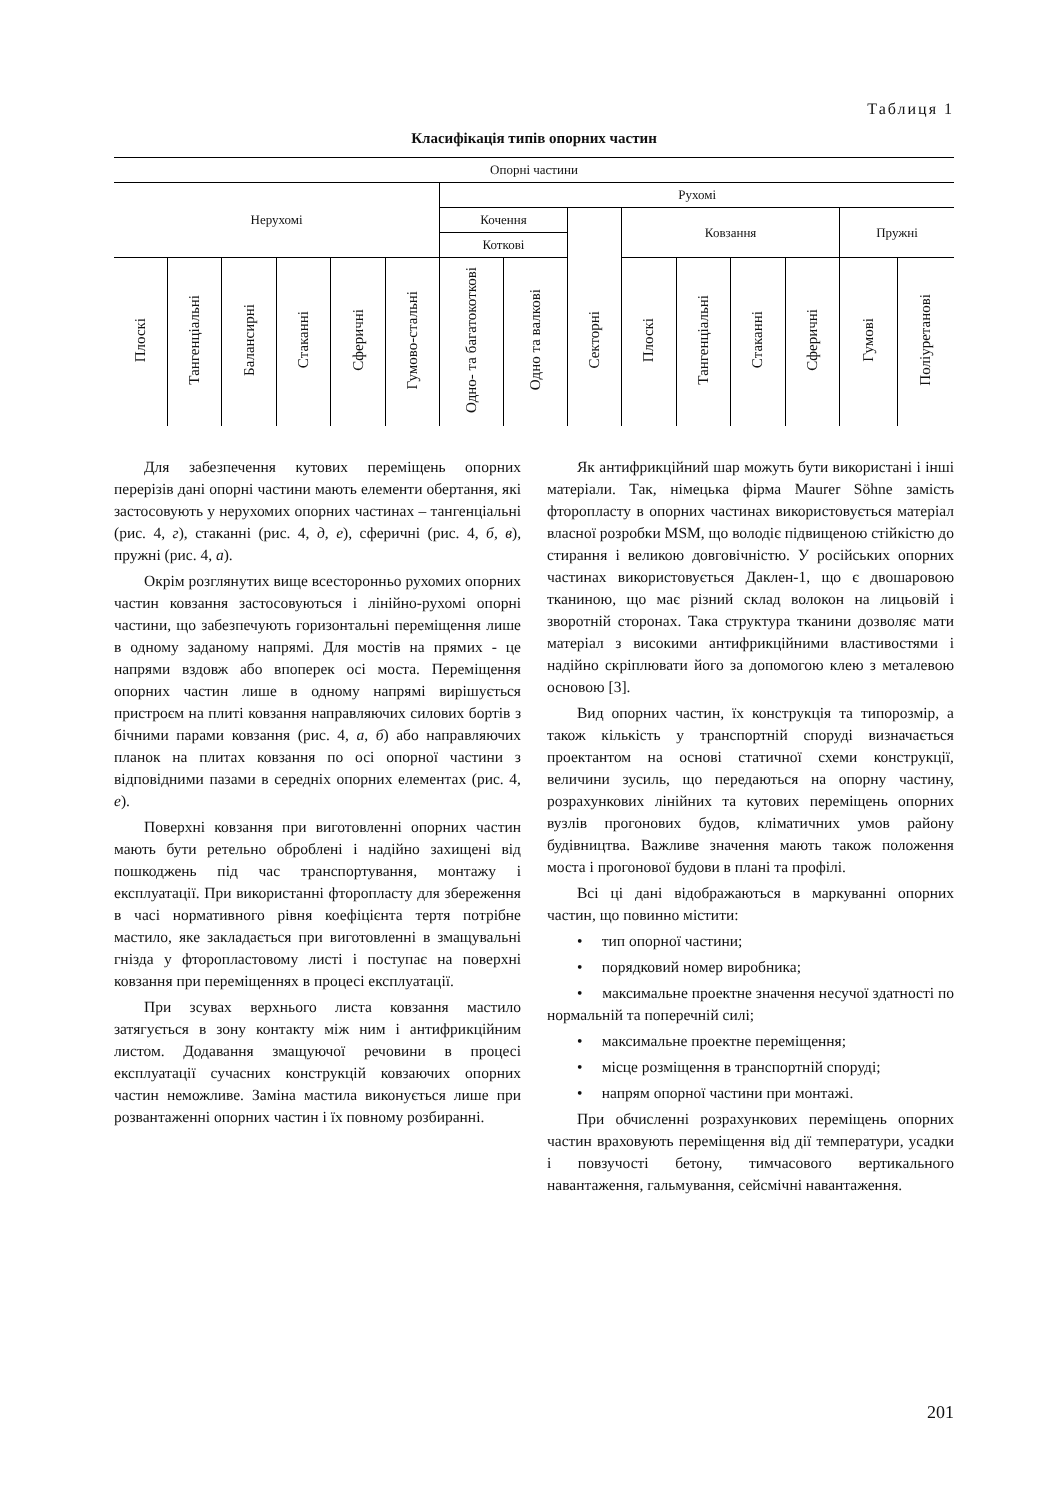Таблиця 1
Класифікація типів опорних частин
| Опорні частини | | | | | | | | | | | | | | |
| --- | --- | --- | --- | --- | --- | --- | --- | --- | --- | --- | --- | --- | --- | --- |
| Нерухомі | | | | | | Рухомі | | | | | | | | |
| | | | | | | Кочення | | | Ковзання | | | | Пружні | |
| | | | | | | Коткові | | | | | | | | |
| Плоскі | Тангенціальні | Балансирні | Стаканні | Сферичні | Гумово-стальні | Одно- та багатокоткові | Одно та валкові | Секторні | Плоскі | Тангенціальні | Стаканні | Сферичні | Гумові | Поліуретанові |
Для забезпечення кутових переміщень опорних перерізів дані опорні частини мають елементи обертання, які застосовують у нерухомих опорних частинах – тангенціальні (рис. 4, г), стаканні (рис. 4, д, е), сферичні (рис. 4, б, в), пружні (рис. 4, а).
Окрім розглянутих вище всесторонньо рухомих опорних частин ковзання застосовуються і лінійно-рухомі опорні частини, що забезпечують горизонтальні переміщення лише в одному заданому напрямі. Для мостів на прямих - це напрями вздовж або впоперек осі моста. Переміщення опорних частин лише в одному напрямі вирішується пристроєм на плиті ковзання направляючих силових бортів з бічними парами ковзання (рис. 4, а, б) або направляючих планок на плитах ковзання по осі опорної частини з відповідними пазами в середніх опорних елементах (рис. 4, е).
Поверхні ковзання при виготовленні опорних частин мають бути ретельно оброблені і надійно захищені від пошкоджень під час транспортування, монтажу і експлуатації. При використанні фторопласту для збереження в часі нормативного рівня коефіцієнта тертя потрібне мастило, яке закладається при виготовленні в змащувальні гнізда у фторопластовому листі і поступає на поверхні ковзання при переміщеннях в процесі експлуатації.
При зсувах верхнього листа ковзання мастило затягується в зону контакту між ним і антифрикційним листом. Додавання змащуючої речовини в процесі експлуатації сучасних конструкцій ковзаючих опорних частин неможливе. Заміна мастила виконується лише при розвантаженні опорних частин і їх повному розбиранні.
Як антифрикційний шар можуть бути використані і інші матеріали. Так, німецька фірма Maurer Söhne замість фторопласту в опорних частинах використовується матеріал власної розробки MSM, що володіє підвищеною стійкістю до стирання і великою довговічністю. У російських опорних частинах використовується Даклен-1, що є двошаровою тканиною, що має різний склад волокон на лицьовій і зворотній сторонах. Така структура тканини дозволяє мати матеріал з високими антифрикційними властивостями і надійно скріплювати його за допомогою клею з металевою основою [3].
Вид опорних частин, їх конструкція та типорозмір, а також кількість у транспортній споруді визначається проектантом на основі статичної схеми конструкції, величини зусиль, що передаються на опорну частину, розрахункових лінійних та кутових переміщень опорних вузлів прогонових будов, кліматичних умов району будівництва. Важливе значення мають також положення моста і прогонової будови в плані та профілі.
Всі ці дані відображаються в маркуванні опорних частин, що повинно містити:
• тип опорної частини;
• порядковий номер виробника;
• максимальне проектне значення несучої здатності по нормальній та поперечній силі;
• максимальне проектне переміщення;
• місце розміщення в транспортній споруді;
• напрям опорної частини при монтажі.
При обчисленні розрахункових переміщень опорних частин враховують переміщення від дії температури, усадки і повзучості бетону, тимчасового вертикального навантаження, гальмування, сейсмічні навантаження.
201